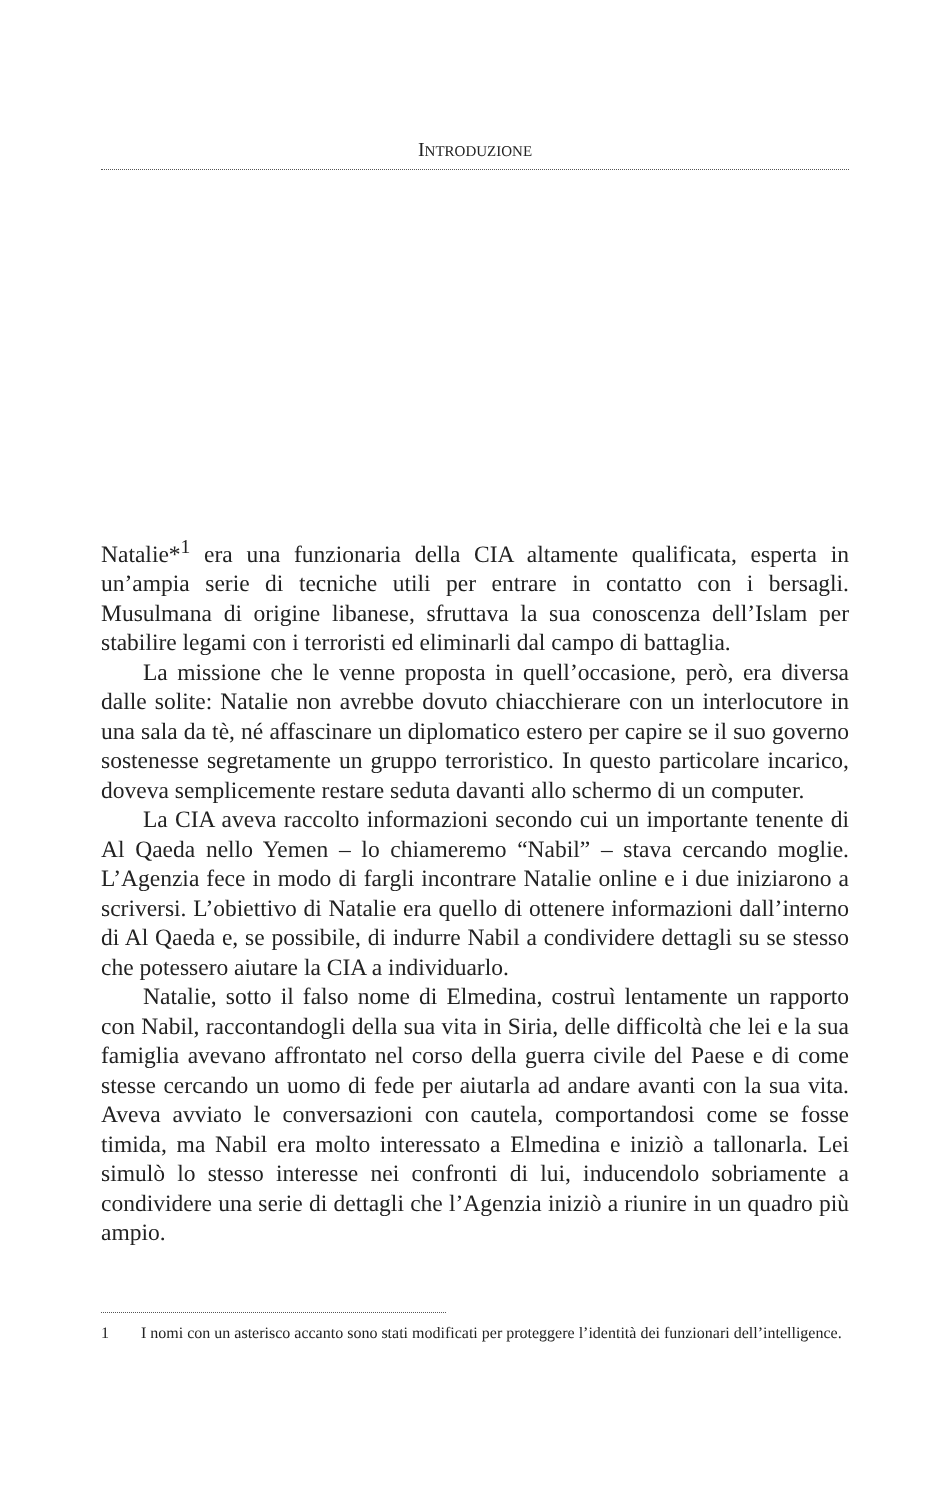INTRODUZIONE
Natalie*<sup>1</sup> era una funzionaria della CIA altamente qualificata, esperta in un’ampia serie di tecniche utili per entrare in contatto con i bersagli. Musulmana di origine libanese, sfruttava la sua conoscenza dell’Islam per stabilire legami con i terroristi ed eliminarli dal campo di battaglia.
La missione che le venne proposta in quell’occasione, però, era diversa dalle solite: Natalie non avrebbe dovuto chiacchierare con un interlocutore in una sala da tè, né affascinare un diplomatico estero per capire se il suo governo sostenesse segretamente un gruppo terroristico. In questo particolare incarico, doveva semplicemente restare seduta davanti allo schermo di un computer.
La CIA aveva raccolto informazioni secondo cui un importante tenente di Al Qaeda nello Yemen – lo chiameremo “Nabil” – stava cercando moglie. L’Agenzia fece in modo di fargli incontrare Natalie online e i due iniziarono a scriversi. L’obiettivo di Natalie era quello di ottenere informazioni dall’interno di Al Qaeda e, se possibile, di indurre Nabil a condividere dettagli su se stesso che potessero aiutare la CIA a individuarlo.
Natalie, sotto il falso nome di Elmedina, costruì lentamente un rapporto con Nabil, raccontandogli della sua vita in Siria, delle difficoltà che lei e la sua famiglia avevano affrontato nel corso della guerra civile del Paese e di come stesse cercando un uomo di fede per aiutarla ad andare avanti con la sua vita. Aveva avviato le conversazioni con cautela, comportandosi come se fosse timida, ma Nabil era molto interessato a Elmedina e iniziò a tallonarla. Lei simulò lo stesso interesse nei confronti di lui, inducendolo sobriamente a condividere una serie di dettagli che l’Agenzia iniziò a riunire in un quadro più ampio.
1 I nomi con un asterisco accanto sono stati modificati per proteggere l’identità dei funzionari dell’intelligence.